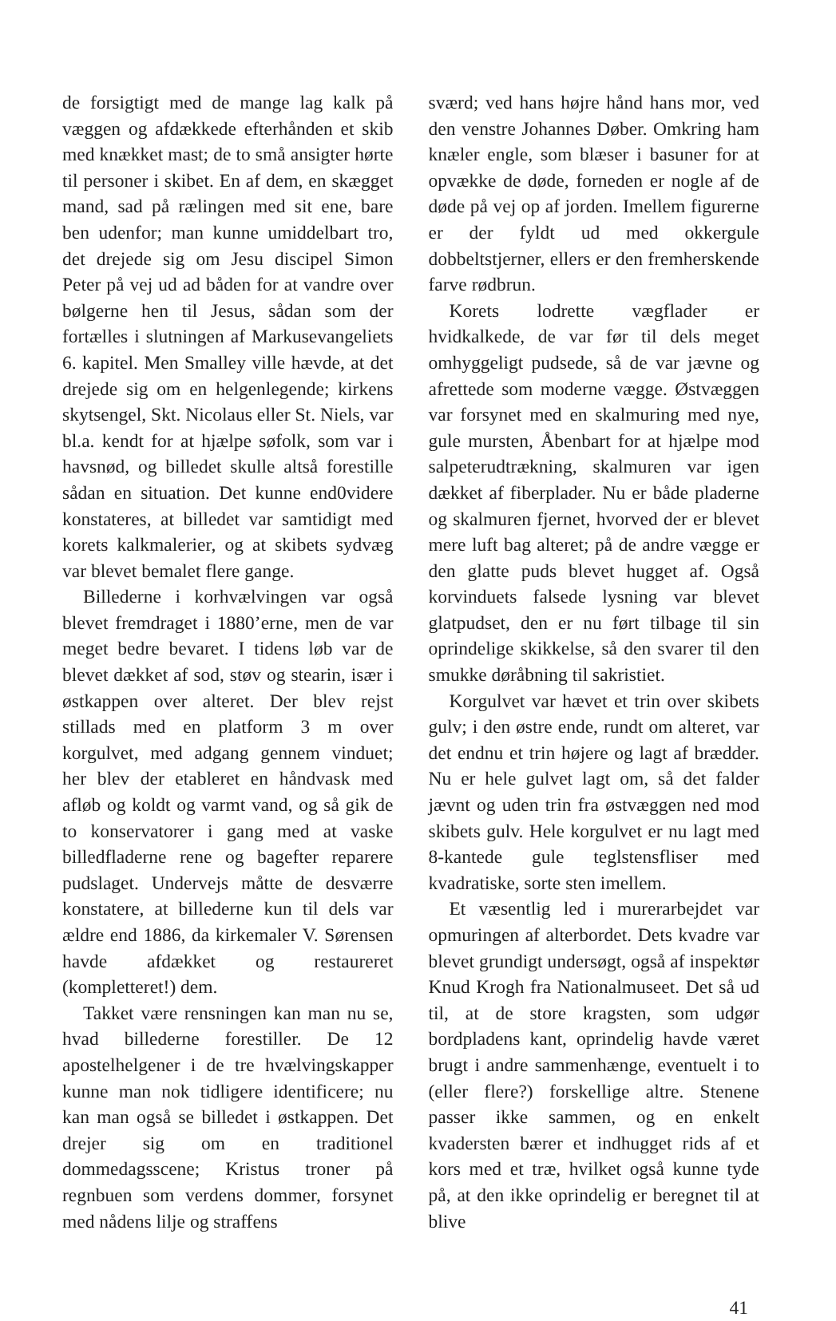de forsigtigt med de mange lag kalk på væggen og afdækkede efterhånden et skib med knækket mast; de to små ansigter hørte til personer i skibet. En af dem, en skægget mand, sad på rælingen med sit ene, bare ben udenfor; man kunne umiddelbart tro, det drejede sig om Jesu discipel Simon Peter på vej ud ad båden for at vandre over bølgerne hen til Jesus, sådan som der fortælles i slutningen af Markusevangeliets 6. kapitel. Men Smalley ville hævde, at det drejede sig om en helgenlegende; kirkens skytsengel, Skt. Nicolaus eller St. Niels, var bl.a. kendt for at hjælpe søfolk, som var i havsnød, og billedet skulle altså forestille sådan en situation. Det kunne end0videre konstateres, at billedet var samtidigt med korets kalkmalerier, og at skibets sydvæg var blevet bemalet flere gange.
Billederne i korhvælvingen var også blevet fremdraget i 1880’erne, men de var meget bedre bevaret. I tidens løb var de blevet dækket af sod, støv og stearin, især i østkappen over alteret. Der blev rejst stillads med en platform 3 m over korgulvet, med adgang gennem vinduet; her blev der etableret en håndvask med afløb og koldt og varmt vand, og så gik de to konservatorer i gang med at vaske billedfladerne rene og bagefter reparere pudslaget. Undervejs måtte de desværre konstatere, at billederne kun til dels var ældre end 1886, da kirkemaler V. Sørensen havde afdækket og restaureret (kompletteret!) dem.
Takket være rensningen kan man nu se, hvad billederne forestiller. De 12 apostelhelgener i de tre hvælvingskapper kunne man nok tidligere identificere; nu kan man også se billedet i østkappen. Det drejer sig om en traditionel dommedagsscene; Kristus troner på regnbuen som verdens dommer, forsynet med nådens lilje og straffens
sværd; ved hans højre hånd hans mor, ved den venstre Johannes Døber. Omkring ham knæler engle, som blæser i basuner for at opvække de døde, forneden er nogle af de døde på vej op af jorden. Imellem figurerne er der fyldt ud med okkergule dobbeltstjerner, ellers er den fremherskende farve rødbrun.
Korets lodrette vægflader er hvidkalkede, de var før til dels meget omhyggeligt pudsede, så de var jævne og afrettede som moderne vægge. Østvæggen var forsynet med en skalmuring med nye, gule mursten, Åbenbart for at hjælpe mod salpeterudtrækning, skalmuren var igen dækket af fiberplader. Nu er både pladerne og skalmuren fjernet, hvorved der er blevet mere luft bag alteret; på de andre vægge er den glatte puds blevet hugget af. Også korvinduets falsede lysning var blevet glatpudset, den er nu ført tilbage til sin oprindelige skikkelse, så den svarer til den smukke døråbning til sakristiet.
Korgulvet var hævet et trin over skibets gulv; i den østre ende, rundt om alteret, var det endnu et trin højere og lagt af brædder. Nu er hele gulvet lagt om, så det falder jævnt og uden trin fra østvæggen ned mod skibets gulv. Hele korgulvet er nu lagt med 8-kantede gule teglstensfliser med kvadratiske, sorte sten imellem.
Et væsentlig led i murerarbejdet var opmuringen af alterbordet. Dets kvadre var blevet grundigt undersøgt, også af inspektør Knud Krogh fra Nationalmuseet. Det så ud til, at de store kragsten, som udgør bordpladens kant, oprindelig havde været brugt i andre sammenhænge, eventuelt i to (eller flere?) forskellige altre. Stenene passer ikke sammen, og en enkelt kvadersten bærer et indhugget rids af et kors med et træ, hvilket også kunne tyde på, at den ikke oprindelig er beregnet til at blive
41